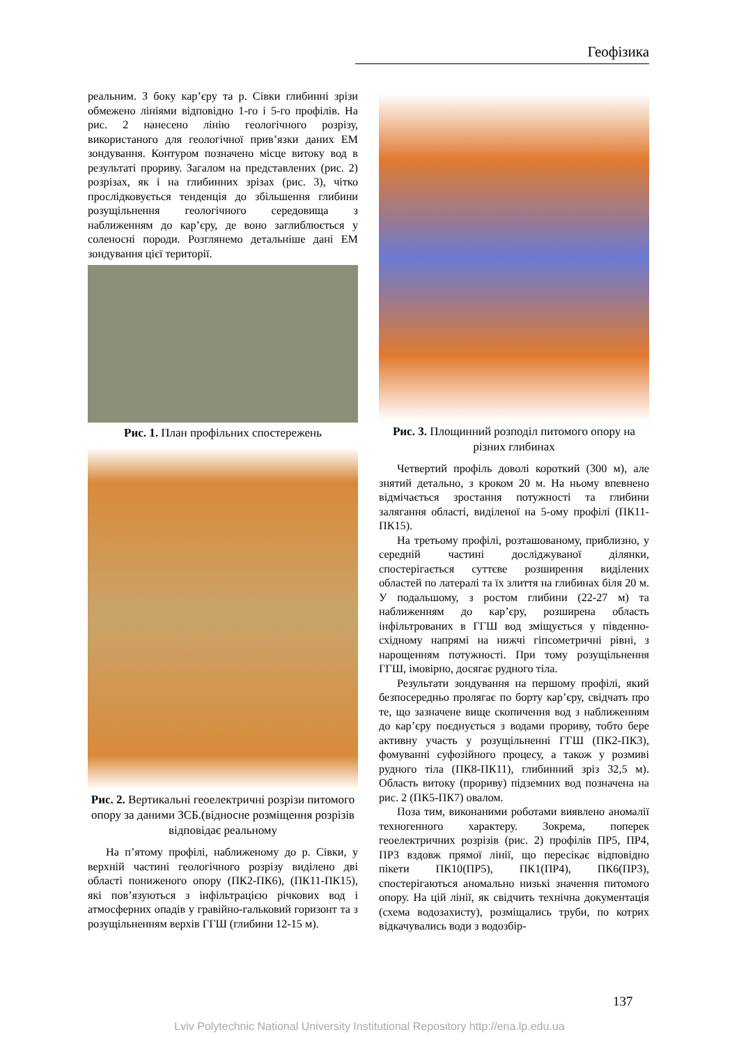Геофізика
реальним. З боку кар’єру та р. Сівки глибинні зрізи обмежено лініями відповідно 1-го і 5-го профілів. На рис. 2 нанесено лінію геологічного розрізу, використаного для геологічної прив’язки даних ЕМ зондування. Контуром позначено місце витоку вод в результаті прориву. Загалом на представлених (рис. 2) розрізах, як і на глибинних зрізах (рис. 3), чітко прослідковується тенденція до збільшення глибини розущільнення геологічного середовища з наближенням до кар’єру, де воно заглиблюється у соленосні породи. Розглянемо детальніше дані ЕМ зондування цієї території.
Рис. 1. План профільних спостережень
Рис. 2. Вертикальні геоелектричні розрізи питомого опору за даними ЗСБ.(відносне розміщення розрізів відповідає реальному
На п’ятому профілі, наближеному до р. Сівки, у верхній частині геологічного розрізу виділено дві області пониженого опору (ПК2-ПК6), (ПК11-ПК15), які пов’язуються з інфільтрацією річкових вод і атмосферних опадів у гравійно-гальковий горизонт та з розущільненням верхів ГГШ (глибини 12-15 м).
Рис. 3. Площинний розподіл питомого опору на різних глибинах
Четвертий профіль доволі короткий (300 м), але знятий детально, з кроком 20 м. На ньому впевнено відмічається зростання потужності та глибини залягання області, виділеної на 5-ому профілі (ПК11-ПК15).
На третьому профілі, розташованому, приблизно, у середній частині досліджуваної ділянки, спостерігається суттєве розширення виділених областей по латералі та їх злиття на глибинах біля 20 м. У подальшому, з ростом глибини (22-27 м) та наближенням до кар’єру, розширена область інфільтрованих в ГГШ вод зміщується у південно-східному напрямі на нижчі гіпсометричні рівні, з нарощенням потужності. При тому розущільнення ГГШ, імовірно, досягає рудного тіла.
Результати зондування на першому профілі, який безпосередньо пролягає по борту кар’єру, свідчать про те, що зазначене вище скопичення вод з наближенням до кар’єру поєднується з водами прориву, тобто бере активну участь у розущільненні ГГШ (ПК2-ПК3), фомуванні суфозійного процесу, а також у розмиві рудного тіла (ПК8-ПК11), глибинний зріз 32,5 м). Область витоку (прориву) підземних вод позначена на рис. 2 (ПК5-ПК7) овалом.
Поза тим, виконаними роботами виявлено аномалії техногенного характеру. Зокрема, поперек геоелектричних розрізів (рис. 2) профілів ПР5, ПР4, ПР3 вздовж прямої лінії, що пересікає відповідно пікети ПК10(ПР5), ПК1(ПР4), ПК6(ПР3), спостерігаються аномально низькі значення питомого опору. На цій лінії, як свідчить технічна документація (схема водозахисту), розміщались труби, по котрих відкачувались води з водозбір-
137
Lviv Polytechnic National University Institutional Repository http://ena.lp.edu.ua